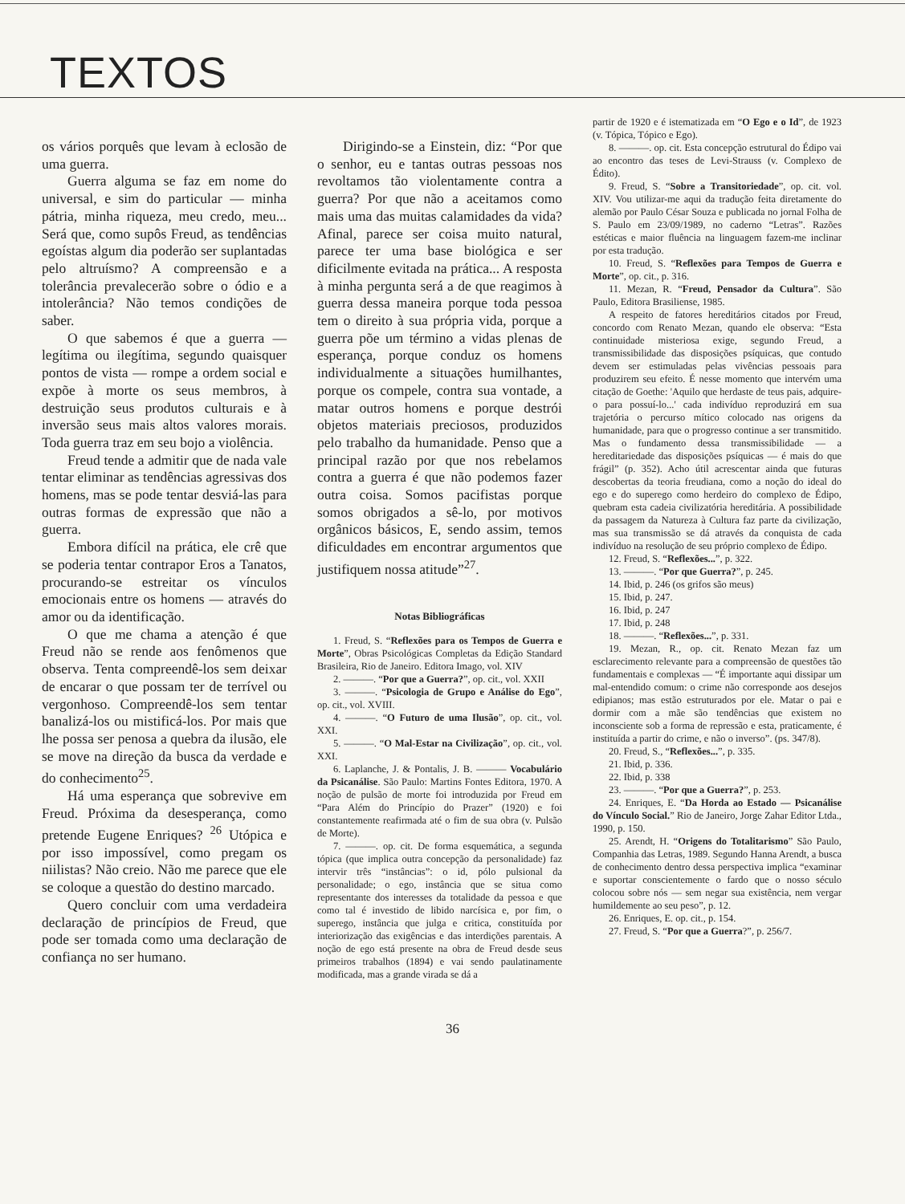TEXTOS
os vários porquês que levam à eclosão de uma guerra.
Guerra alguma se faz em nome do universal, e sim do particular — minha pátria, minha riqueza, meu credo, meu... Será que, como supôs Freud, as tendências egoístas algum dia poderão ser suplantadas pelo altruísmo? A compreensão e a tolerância prevalecerão sobre o ódio e a intolerância? Não temos condições de saber.
O que sabemos é que a guerra — legítima ou ilegítima, segundo quaisquer pontos de vista — rompe a ordem social e expõe à morte os seus membros, à destruição seus produtos culturais e à inversão seus mais altos valores morais. Toda guerra traz em seu bojo a violência.
Freud tende a admitir que de nada vale tentar eliminar as tendências agressivas dos homens, mas se pode tentar desviá-las para outras formas de expressão que não a guerra.
Embora difícil na prática, ele crê que se poderia tentar contrapor Eros a Tanatos, procurando-se estreitar os vínculos emocionais entre os homens — através do amor ou da identificação.
O que me chama a atenção é que Freud não se rende aos fenômenos que observa. Tenta compreendê-los sem deixar de encarar o que possam ter de terrível ou vergonhoso. Compreendê-los sem tentar banalizá-los ou mistificá-los. Por mais que lhe possa ser penosa a quebra da ilusão, ele se move na direção da busca da verdade e do conhecimento<sup>25</sup>.
Há uma esperança que sobrevive em Freud. Próxima da desesperança, como pretende Eugene Enriques? <sup>26</sup> Utópica e por isso impossível, como pregam os niilistas? Não creio. Não me parece que ele se coloque a questão do destino marcado.
Quero concluir com uma verdadeira declaração de princípios de Freud, que pode ser tomada como uma declaração de confiança no ser humano.
Dirigindo-se a Einstein, diz: “Por que o senhor, eu e tantas outras pessoas nos revoltamos tão violentamente contra a guerra? Por que não a aceitamos como mais uma das muitas calamidades da vida? Afinal, parece ser coisa muito natural, parece ter uma base biológica e ser dificilmente evitada na prática... A resposta à minha pergunta será a de que reagimos à guerra dessa maneira porque toda pessoa tem o direito à sua própria vida, porque a guerra põe um término a vidas plenas de esperança, porque conduz os homens individualmente a situações humilhantes, porque os compele, contra sua vontade, a matar outros homens e porque destrói objetos materiais preciosos, produzidos pelo trabalho da humanidade. Penso que a principal razão por que nos rebelamos contra a guerra é que não podemos fazer outra coisa. Somos pacifistas porque somos obrigados a sê-lo, por motivos orgânicos básicos, E, sendo assim, temos dificuldades em encontrar argumentos que justifiquem nossa atitude”<sup>27</sup>.
Notas Bibliográficas
1. Freud, S. “Reflexões para os Tempos de Guerra e Morte”, Obras Psicológicas Completas da Edição Standard Brasileira, Rio de Janeiro. Editora Imago, vol. XIV
2. ———. “Por que a Guerra?”, op. cit., vol. XXII
3. ———. “Psicologia de Grupo e Análise do Ego”, op. cit., vol. XVIII.
4. ———. “O Futuro de uma Ilusão”, op. cit., vol. XXI.
5. ———. “O Mal-Estar na Civilização”, op. cit., vol. XXI.
6. Laplanche, J. & Pontalis, J. B. ——— Vocabulário da Psicanálise. São Paulo: Martins Fontes Editora, 1970. A noção de pulsão de morte foi introduzida por Freud em “Para Além do Princípio do Prazer” (1920) e foi constantemente reafirmada até o fim de sua obra (v. Pulsão de Morte).
7. ———. op. cit. De forma esquemática, a segunda tópica (que implica outra concepção da personalidade) faz intervir três “instâncias”: o id, pólo pulsional da personalidade; o ego, instância que se situa como representante dos interesses da totalidade da pessoa e que como tal é investido de libido narcísica e, por fim, o superego, instância que julga e critica, constituída por interiorização das exigências e das interdições parentais. A noção de ego está presente na obra de Freud desde seus primeiros trabalhos (1894) e vai sendo paulatinamente modificada, mas a grande virada se dá a
partir de 1920 e é istematizada em “O Ego e o Id”, de 1923 (v. Tópica, Tópico e Ego).
8. ———. op. cit. Esta concepção estrutural do Édipo vai ao encontro das teses de Levi-Strauss (v. Complexo de Édito).
9. Freud, S. “Sobre a Transitoriedade”, op. cit. vol. XIV. Vou utilizar-me aqui da tradução feita diretamente do alemão por Paulo César Souza e publicada no jornal Folha de S. Paulo em 23/09/1989, no caderno “Letras”. Razões estéticas e maior fluência na linguagem fazem-me inclinar por esta tradução.
10. Freud, S. “Reflexões para Tempos de Guerra e Morte”, op. cit., p. 316.
11. Mezan, R. “Freud, Pensador da Cultura”. São Paulo, Editora Brasiliense, 1985.
A respeito de fatores hereditários citados por Freud, concordo com Renato Mezan, quando ele observa: “Esta continuidade misteriosa exige, segundo Freud, a transmissibilidade das disposições psíquicas, que contudo devem ser estimuladas pelas vivências pessoais para produzirem seu efeito. É nesse momento que intervém uma citação de Goethe: 'Aquilo que herdaste de teus pais, adquire-o para possuí-lo...' cada indivíduo reproduzirá em sua trajetória o percurso mítico colocado nas origens da humanidade, para que o progresso continue a ser transmitido. Mas o fundamento dessa transmissibilidade — a hereditariedade das disposições psíquicas — é mais do que frágil” (p. 352). Acho útil acrescentar ainda que futuras descobertas da teoria freudiana, como a noção do ideal do ego e do superego como herdeiro do complexo de Édipo, quebram esta cadeia civilizatória hereditária. A possibilidade da passagem da Natureza à Cultura faz parte da civilização, mas sua transmissão se dá através da conquista de cada indivíduo na resolução de seu próprio complexo de Édipo.
12. Freud, S. “Reflexões...”, p. 322.
13. ———. “Por que Guerra?”, p. 245.
14. Ibid, p. 246 (os grifos são meus)
15. Ibid, p. 247.
16. Ibid, p. 247
17. Ibid, p. 248
18. ———. “Reflexões...”, p. 331.
19. Mezan, R., op. cit. Renato Mezan faz um esclarecimento relevante para a compreensão de questões tão fundamentais e complexas — “É importante aqui dissipar um mal-entendido comum: o crime não corresponde aos desejos edipianos; mas estão estruturados por ele. Matar o pai e dormir com a mãe são tendências que existem no inconsciente sob a forma de repressão e esta, praticamente, é instituída a partir do crime, e não o inverso”. (ps. 347/8).
20. Freud, S., “Reflexões...”, p. 335.
21. Ibid, p. 336.
22. Ibid, p. 338
23. ———. “Por que a Guerra?”, p. 253.
24. Enriques, E. “Da Horda ao Estado — Psicanálise do Vínculo Social.” Rio de Janeiro, Jorge Zahar Editor Ltda., 1990, p. 150.
25. Arendt, H. “Origens do Totalitarismo” São Paulo, Companhia das Letras, 1989. Segundo Hanna Arendt, a busca de conhecimento dentro dessa perspectiva implica “examinar e suportar conscientemente o fardo que o nosso século colocou sobre nós — sem negar sua existência, nem vergar humildemente ao seu peso”, p. 12.
26. Enriques, E. op. cit., p. 154.
27. Freud, S. “Por que a Guerra?”, p. 256/7.
36